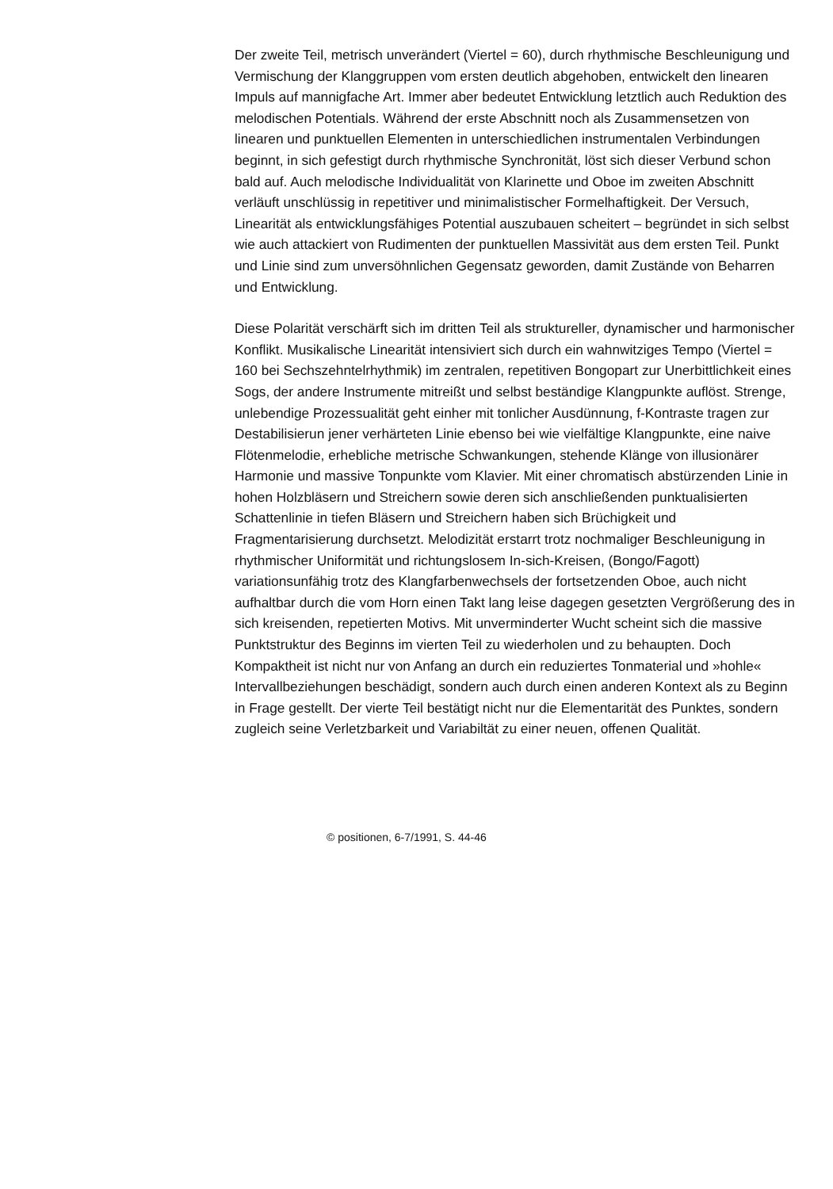Der zweite Teil, metrisch unverändert (Viertel = 60), durch rhythmische Beschleunigung und Vermischung der Klanggruppen vom ersten deutlich abgehoben, entwickelt den linearen Impuls auf mannigfache Art. Immer aber bedeutet Entwicklung letztlich auch Reduktion des melodischen Potentials. Während der erste Abschnitt noch als Zusammensetzen von linearen und punktuellen Elementen in unterschiedlichen instrumentalen Verbindungen beginnt, in sich gefestigt durch rhythmische Synchronität, löst sich dieser Verbund schon bald auf. Auch melodische Individualität von Klarinette und Oboe im zweiten Abschnitt verläuft unschlüssig in repetitiver und minimalistischer Formelhaftigkeit. Der Versuch, Linearität als entwicklungsfähiges Potential auszubauen scheitert – begründet in sich selbst wie auch attackiert von Rudimenten der punktuellen Massivität aus dem ersten Teil. Punkt und Linie sind zum unversöhnlichen Gegensatz geworden, damit Zustände von Beharren und Entwicklung.
Diese Polarität verschärft sich im dritten Teil als struktureller, dynamischer und harmonischer Konflikt. Musikalische Linearität intensiviert sich durch ein wahnwitziges Tempo (Viertel = 160 bei Sechszehntelrhythmik) im zentralen, repetitiven Bongopart zur Unerbittlichkeit eines Sogs, der andere Instrumente mitreißt und selbst beständige Klangpunkte auflöst. Strenge, unlebendige Prozessualität geht einher mit tonlicher Ausdünnung, f-Kontraste tragen zur Destabilisierun jener verhärteten Linie ebenso bei wie vielfältige Klangpunkte, eine naive Flötenmelodie, erhebliche metrische Schwankungen, stehende Klänge von illusionärer Harmonie und massive Tonpunkte vom Klavier. Mit einer chromatisch abstürzenden Linie in hohen Holzbläsern und Streichern sowie deren sich anschließenden punktualisierten Schattenlinie in tiefen Bläsern und Streichern haben sich Brüchigkeit und Fragmentarisierung durchsetzt. Melodizität erstarrt trotz nochmaliger Beschleunigung in rhythmischer Uniformität und richtungslosem In-sich-Kreisen, (Bongo/Fagott) variationsunfähig trotz des Klangfarbenwechsels der fortsetzenden Oboe, auch nicht aufhaltbar durch die vom Horn einen Takt lang leise dagegen gesetzten Vergrößerung des in sich kreisenden, repetierten Motivs. Mit unverminderter Wucht scheint sich die massive Punktstruktur des Beginns im vierten Teil zu wiederholen und zu behaupten. Doch Kompaktheit ist nicht nur von Anfang an durch ein reduziertes Tonmaterial und »hohle« Intervallbeziehungen beschädigt, sondern auch durch einen anderen Kontext als zu Beginn in Frage gestellt. Der vierte Teil bestätigt nicht nur die Elementarität des Punktes, sondern zugleich seine Verletzbarkeit und Variabiltät zu einer neuen, offenen Qualität.
© positionen, 6-7/1991, S. 44-46